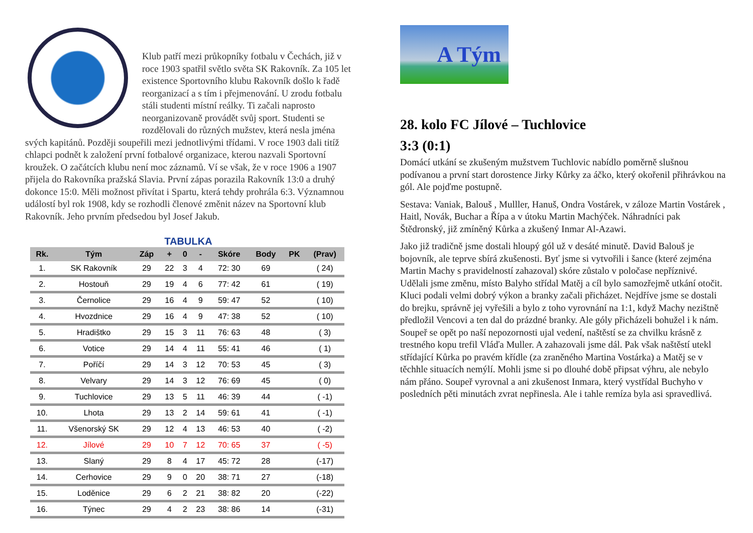Klub patří mezi průkopníky fotbalu v Čechách, již v roce 1903 spatřil světlo světa SK Rakovník. Za 105 let existence Sportovního klubu Rakovník došlo k řadě reorganizací a s tím i přejmenování. U zrodu fotbalu stáli studenti místní reálky. Ti začali naprosto neorganizovaně provádět svůj sport. Studenti se rozdělovali do různých mužstev, která nesla jména svých kapitánů. Později soupeřili mezi jednotlivými třídami. V roce 1903 dali titíž chlapci podnět k založení první fotbalové organizace, kterou nazvali Sportovní kroužek. O začátcích klubu není moc záznamů. Ví se však, že v roce 1906 a 1907 přijela do Rakovníka pražská Slavia. První zápas porazila Rakovník 13:0 a druhý dokonce 15:0. Měli možnost přivítat i Spartu, která tehdy prohrála 6:3. Významnou událostí byl rok 1908, kdy se rozhodli členové změnit název na Sportovní klub Rakovník. Jeho prvním předsedou byl Josef Jakub.
TABULKA
| Rk. | Tým | Záp | + | 0 | - | Skóre | Body | PK | (Prav) |
| --- | --- | --- | --- | --- | --- | --- | --- | --- | --- |
| 1. | SK Rakovník | 29 | 22 | 3 | 4 | 72: 30 | 69 | | ( 24) |
| 2. | Hostouň | 29 | 19 | 4 | 6 | 77: 42 | 61 | | ( 19) |
| 3. | Černolice | 29 | 16 | 4 | 9 | 59: 47 | 52 | | ( 10) |
| 4. | Hvozdnice | 29 | 16 | 4 | 9 | 47: 38 | 52 | | ( 10) |
| 5. | Hradištko | 29 | 15 | 3 | 11 | 76: 63 | 48 | | ( 3) |
| 6. | Votice | 29 | 14 | 4 | 11 | 55: 41 | 46 | | ( 1) |
| 7. | Poříčí | 29 | 14 | 3 | 12 | 70: 53 | 45 | | ( 3) |
| 8. | Velvary | 29 | 14 | 3 | 12 | 76: 69 | 45 | | ( 0) |
| 9. | Tuchlovice | 29 | 13 | 5 | 11 | 46: 39 | 44 | | ( -1) |
| 10. | Lhota | 29 | 13 | 2 | 14 | 59: 61 | 41 | | ( -1) |
| 11. | Všenorský SK | 29 | 12 | 4 | 13 | 46: 53 | 40 | | ( -2) |
| 12. | Jílové | 29 | 10 | 7 | 12 | 70: 65 | 37 | | ( -5) |
| 13. | Slaný | 29 | 8 | 4 | 17 | 45: 72 | 28 | | (-17) |
| 14. | Cerhovice | 29 | 9 | 0 | 20 | 38: 71 | 27 | | (-18) |
| 15. | Loděnice | 29 | 6 | 2 | 21 | 38: 82 | 20 | | (-22) |
| 16. | Týnec | 29 | 4 | 2 | 23 | 38: 86 | 14 | | (-31) |
A Tým
28. kolo FC Jílové – Tuchlovice
3:3 (0:1)
Domácí utkání se zkušeným mužstvem Tuchlovic nabídlo poměrně slušnou podívanou a první start dorostence Jirky Kůrky za áčko, který okořenil přihrávkou na gól. Ale pojďme postupně.
Sestava: Vaniak, Balouš , Mulller, Hanuš, Ondra Vostárek, v záloze Martin Vostárek , Haitl, Novák, Buchar a Řípa a v útoku Martin Machýček. Náhradníci pak Štědronský, již zmíněný Kůrka a zkušený Inmar Al-Azawi.
Jako již tradičně jsme dostali hloupý gól už v desáté minutě. David Balouš je bojovník, ale teprve sbírá zkušenosti. Byť jsme si vytvořili i šance (které zejména Martin Machy s pravidelností zahazoval) skóre zůstalo v poločase nepříznivé. Udělali jsme změnu, místo Balyho střídal Matěj a cíl bylo samozřejmě utkání otočit. Kluci podali velmi dobrý výkon a branky začali přicházet. Nejdříve jsme se dostali do brejku, správně jej vyřešili a bylo z toho vyrovnání na 1:1, když Machy nezištně předložil Vencovi a ten dal do prázdné branky. Ale góly přicházeli bohužel i k nám. Soupeř se opět po naší nepozornosti ujal vedení, naštěstí se za chvilku krásně z trestného kopu trefil Vláďa Muller. A zahazovali jsme dál. Pak však naštěstí utekl střídající Kůrka po pravém křídle (za zraněného Martina Vostárka) a Matěj se v těchhle situacích nemýlí. Mohli jsme si po dlouhé době připsat výhru, ale nebylo nám přáno. Soupeř vyrovnal a ani zkušenost Inmara, který vystřídal Buchyho v posledních pěti minutách zvrat nepřinesla. Ale i tahle remíza byla asi spravedlivá.